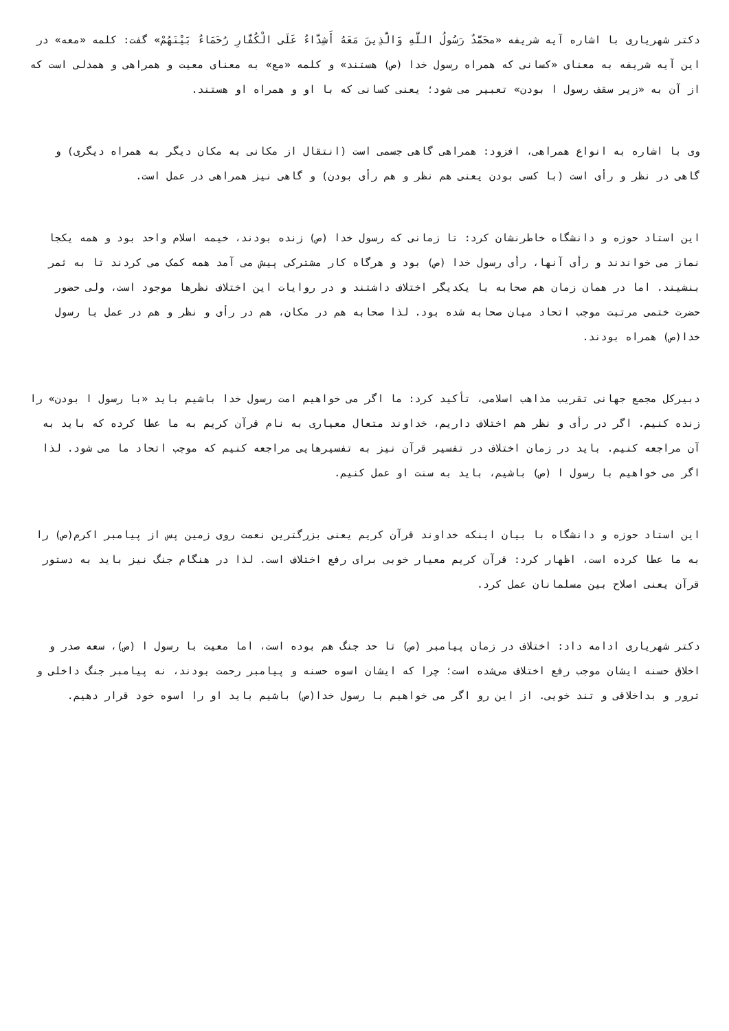دکتر شهریاری با اشاره آیه شریفه «محَمَّدٌ رَسُولُ اللَّهِ وَالَّذِینَ مَعَهُ أَشِدَّاءُ عَلَی الْکُفَّارِ رُحَمَاءُ بَیْنَهُمْ» گفت: کلمه «معه» در این آیه شریفه به معنای «کسانی که همراه رسول خدا (ص) هستند» و کلمه «مع» به معنای معیت و همراهی و همدلی است که از آن به «زیر سقف رسول ا بودن» تعبیر می شود؛ یعنی کسانی که با او و همراه او هستند.
وی با اشاره به انواع همراهی، افزود: همراهی گاهی جسمی است (انتقال از مکانی به مکان دیگر به همراه دیگری) و گاهی در نظر و رأی است (با کسی بودن یعنی هم نظر و هم رأی بودن) و گاهی نیز همراهی در عمل است.
این استاد حوزه و دانشگاه خاطرنشان کرد: تا زمانی که رسول خدا (ص) زنده بودند، خیمه اسلام واحد بود و همه یکجا نماز می خواندند و رأی آنها، رأی رسول خدا (ص) بود و هرگاه کار مشترکی پیش می آمد همه کمک می کردند تا به ثمر بنشیند. اما در همان زمان هم صحابه با یکدیگر اختلاف داشتند و در روایات این اختلاف نظرها موجود است، ولی حضور حضرت ختمی مرتبت موجب اتحاد میان صحابه شده بود. لذا صحابه هم در مکان، هم در رأی و نظر و هم در عمل با رسول خدا(ص) همراه بودند.
دبیرکل مجمع جهانی تقریب مذاهب اسلامی، تأکید کرد: ما اگر می خواهیم امت رسول خدا باشیم باید «با رسول ا بودن» را زنده کنیم. اگر در رأی و نظر هم اختلاف داریم، خداوند متعال معیاری به نام قرآن کریم به ما عطا کرده که باید به آن مراجعه کنیم. باید در زمان اختلاف در تفسیر قرآن نیز به تفسیرهایی مراجعه کنیم که موجب اتحاد ما می شود. لذا اگر می خواهیم با رسول ا (ص) باشیم، باید به سنت او عمل کنیم.
این استاد حوزه و دانشگاه با بیان اینکه خداوند قرآن کریم یعنی بزرگترین نعمت روی زمین پس از پیامبر اکرم(ص) را به ما عطا کرده است، اظهار کرد: قرآن کریم معیار خوبی برای رفع اختلاف است. لذا در هنگام جنگ نیز باید به دستور قرآن یعنی اصلاح بین مسلمانان عمل کرد.
دکتر شهریاری ادامه داد: اختلاف در زمان پیامبر (ص) تا حد جنگ هم بوده است، اما معیت با رسول ا (ص)، سعه صدر و اخلاق حسنه ایشان موجب رفع اختلاف می‌شده است؛ چرا که ایشان اسوه حسنه و پیامبر رحمت بودند، نه پیامبر جنگ داخلی و ترور و بداخلاقی و تند خویی. از این رو اگر می خواهیم با رسول خدا(ص) باشیم باید او را اسوه خود قرار دهیم.